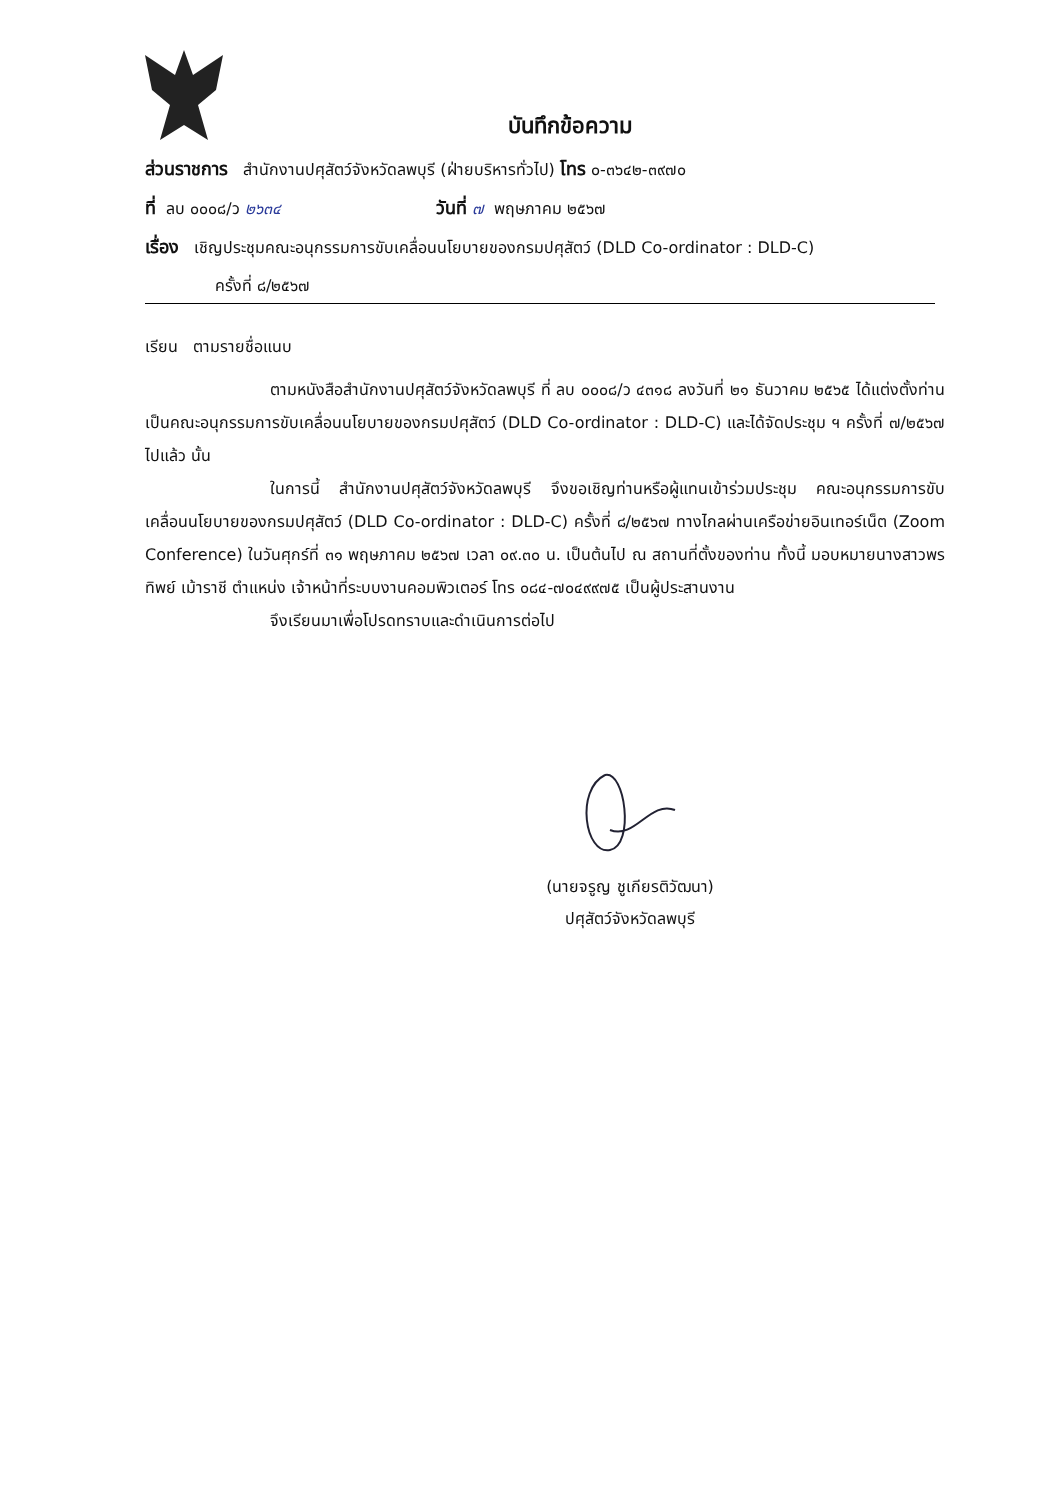บันทึกข้อความ
ส่วนราชการ สำนักงานปศุสัตว์จังหวัดลพบุรี (ฝ่ายบริหารทั่วไป) โทร ๐-๓๖๔๒-๓๙๗๐
ที่ ลบ ๐๐๐๘/ว ๒๖๓๔ วันที่ ๗ พฤษภาคม ๒๕๖๗
เรื่อง เชิญประชุมคณะอนุกรรมการขับเคลื่อนนโยบายของกรมปศุสัตว์ (DLD Co-ordinator : DLD-C)
ครั้งที่ ๘/๒๕๖๗
เรียน ตามรายชื่อแนบ
ตามหนังสือสำนักงานปศุสัตว์จังหวัดลพบุรี ที่ ลบ ๐๐๐๘/ว ๔๓๑๘ ลงวันที่ ๒๑ ธันวาคม ๒๕๖๕ ได้แต่งตั้งท่านเป็นคณะอนุกรรมการขับเคลื่อนนโยบายของกรมปศุสัตว์ (DLD Co-ordinator : DLD-C) และได้จัดประชุม ฯ ครั้งที่ ๗/๒๕๖๗ ไปแล้ว นั้น
ในการนี้ สำนักงานปศุสัตว์จังหวัดลพบุรี จึงขอเชิญท่านหรือผู้แทนเข้าร่วมประชุม คณะอนุกรรมการขับเคลื่อนนโยบายของกรมปศุสัตว์ (DLD Co-ordinator : DLD-C) ครั้งที่ ๘/๒๕๖๗ ทางไกลผ่านเครือข่ายอินเทอร์เน็ต (Zoom Conference) ในวันศุกร์ที่ ๓๑ พฤษภาคม ๒๕๖๗ เวลา ๐๙.๓๐ น. เป็นต้นไป ณ สถานที่ตั้งของท่าน ทั้งนี้ มอบหมายนางสาวพรทิพย์ เม้าราชี ตำแหน่ง เจ้าหน้าที่ระบบงานคอมพิวเตอร์ โทร ๐๘๔-๗๐๔๙๙๗๕ เป็นผู้ประสานงาน
จึงเรียนมาเพื่อโปรดทราบและดำเนินการต่อไป
(นายจรูญ ชูเกียรติวัฒนา)
ปศุสัตว์จังหวัดลพบุรี